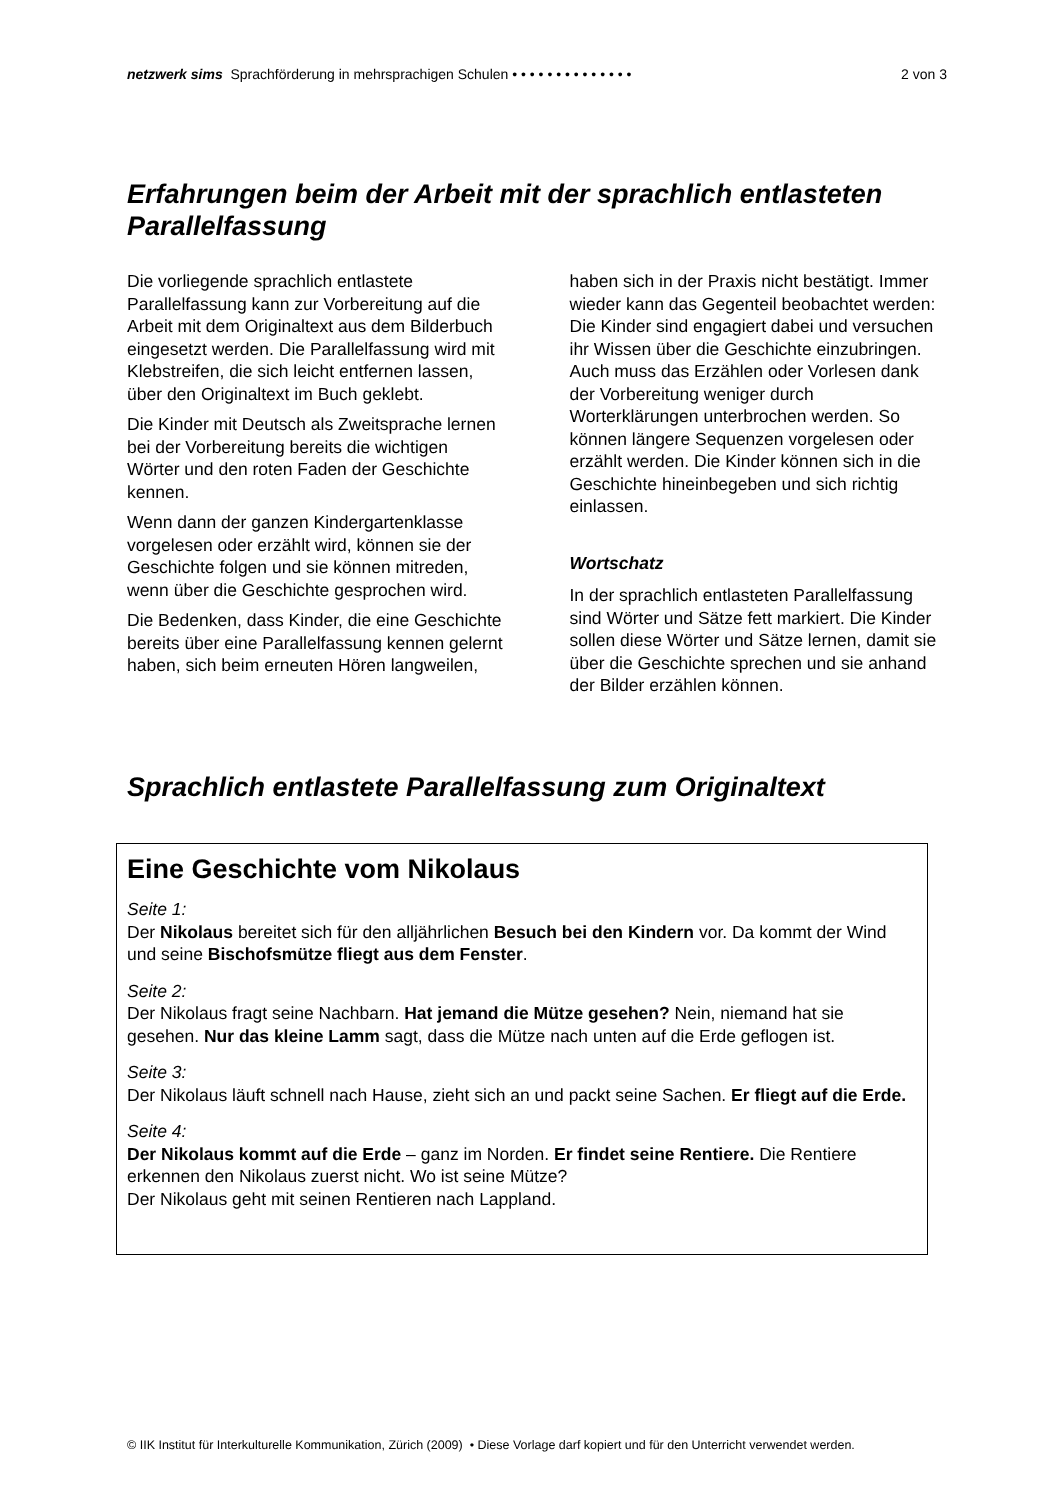netzwerk sims Sprachförderung in mehrsprachigen Schulen • • • • • • • • • • • • • • 2 von 3
Erfahrungen beim der Arbeit mit der sprachlich entlasteten Parallelfassung
Die vorliegende sprachlich entlastete Parallelfassung kann zur Vorbereitung auf die Arbeit mit dem Originaltext aus dem Bilderbuch eingesetzt werden. Die Parallelfassung wird mit Klebstreifen, die sich leicht entfernen lassen, über den Originaltext im Buch geklebt.
Die Kinder mit Deutsch als Zweitsprache lernen bei der Vorbereitung bereits die wichtigen Wörter und den roten Faden der Geschichte kennen.
Wenn dann der ganzen Kindergartenklasse vorgelesen oder erzählt wird, können sie der Geschichte folgen und sie können mitreden, wenn über die Geschichte gesprochen wird.
Die Bedenken, dass Kinder, die eine Geschichte bereits über eine Parallelfassung kennen gelernt haben, sich beim erneuten Hören langweilen, haben sich in der Praxis nicht bestätigt. Immer wieder kann das Gegenteil beobachtet werden: Die Kinder sind engagiert dabei und versuchen ihr Wissen über die Geschichte einzubringen. Auch muss das Erzählen oder Vorlesen dank der Vorbereitung weniger durch Worterklärungen unterbrochen werden. So können längere Sequenzen vorgelesen oder erzählt werden. Die Kinder können sich in die Geschichte hineinbegeben und sich richtig einlassen.
Wortschatz
In der sprachlich entlasteten Parallelfassung sind Wörter und Sätze fett markiert. Die Kinder sollen diese Wörter und Sätze lernen, damit sie über die Geschichte sprechen und sie anhand der Bilder erzählen können.
Sprachlich entlastete Parallelfassung zum Originaltext
Eine Geschichte vom Nikolaus
Seite 1:
Der Nikolaus bereitet sich für den alljährlichen Besuch bei den Kindern vor. Da kommt der Wind und seine Bischofsmütze fliegt aus dem Fenster.
Seite 2:
Der Nikolaus fragt seine Nachbarn. Hat jemand die Mütze gesehen? Nein, niemand hat sie gesehen. Nur das kleine Lamm sagt, dass die Mütze nach unten auf die Erde geflogen ist.
Seite 3:
Der Nikolaus läuft schnell nach Hause, zieht sich an und packt seine Sachen. Er fliegt auf die Erde.
Seite 4:
Der Nikolaus kommt auf die Erde – ganz im Norden. Er findet seine Rentiere. Die Rentiere erkennen den Nikolaus zuerst nicht. Wo ist seine Mütze?
Der Nikolaus geht mit seinen Rentieren nach Lappland.
© IIK Institut für Interkulturelle Kommunikation, Zürich (2009) • Diese Vorlage darf kopiert und für den Unterricht verwendet werden.